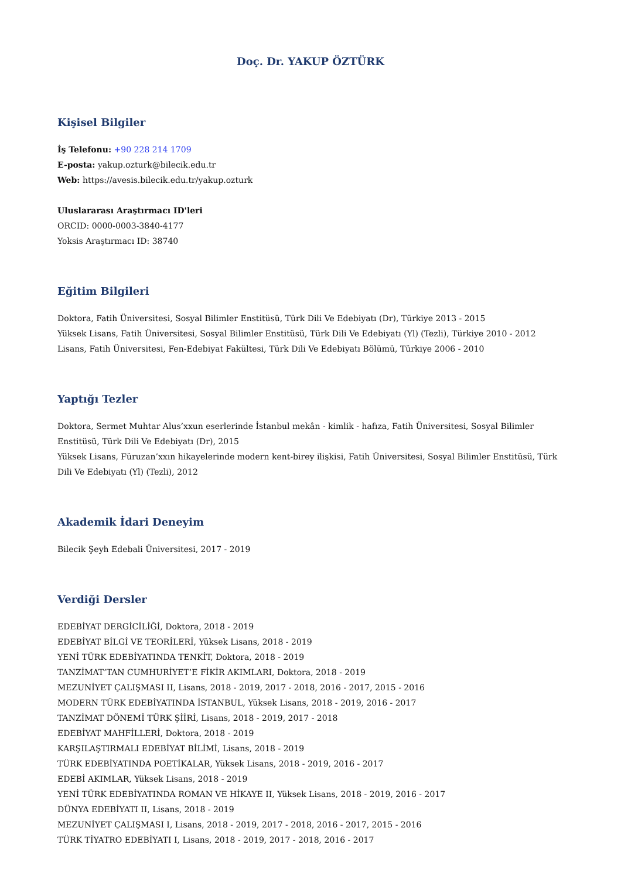Doç. Dr. YAKUP ÖZTÜRK
Kişisel Bilgiler
İş Telefonu: +90 228 214 1709
E-posta: yakup.ozturk@bilecik.edu.tr
Web: https://avesis.bilecik.edu.tr/yakup.ozturk
Uluslararası Araştırmacı ID'leri
ORCID: 0000-0003-3840-4177
Yoksis Araştırmacı ID: 38740
Eğitim Bilgileri
Doktora, Fatih Üniversitesi, Sosyal Bilimler Enstitüsü, Türk Dili Ve Edebiyatı (Dr), Türkiye 2013 - 2015
Yüksek Lisans, Fatih Üniversitesi, Sosyal Bilimler Enstitüsü, Türk Dili Ve Edebiyatı (Yl) (Tezli), Türkiye 2010 - 2012
Lisans, Fatih Üniversitesi, Fen-Edebiyat Fakültesi, Türk Dili Ve Edebiyatı Bölümü, Türkiye 2006 - 2010
Yaptığı Tezler
Doktora, Sermet Muhtar Alus’xxun eserlerinde İstanbul mekân - kimlik - hafıza, Fatih Üniversitesi, Sosyal Bilimler Enstitüsü, Türk Dili Ve Edebiyatı (Dr), 2015
Yüksek Lisans, Füruzan’xxın hikayelerinde modern kent-birey ilişkisi, Fatih Üniversitesi, Sosyal Bilimler Enstitüsü, Türk Dili Ve Edebiyatı (Yl) (Tezli), 2012
Akademik İdari Deneyim
Bilecik Şeyh Edebali Üniversitesi, 2017 - 2019
Verdiği Dersler
EDEBİYAT DERGİCİLİĞİ, Doktora, 2018 - 2019
EDEBİYAT BİLGİ VE TEORİLERİ, Yüksek Lisans, 2018 - 2019
YENİ TÜRK EDEBİYATINDA TENKİT, Doktora, 2018 - 2019
TANZİMAT’TAN CUMHURİYET’E FİKİR AKIMLARI, Doktora, 2018 - 2019
MEZUNİYET ÇALIŞMASI II, Lisans, 2018 - 2019, 2017 - 2018, 2016 - 2017, 2015 - 2016
MODERN TÜRK EDEBİYATINDA İSTANBUL, Yüksek Lisans, 2018 - 2019, 2016 - 2017
TANZİMAT DÖNEMİ TÜRK ŞİİRİ, Lisans, 2018 - 2019, 2017 - 2018
EDEBİYAT MAHFİLLERİ, Doktora, 2018 - 2019
KARŞILAŞTIRMALI EDEBİYAT BİLİMİ, Lisans, 2018 - 2019
TÜRK EDEBİYATINDA POETİKALAR, Yüksek Lisans, 2018 - 2019, 2016 - 2017
EDEBİ AKIMLAR, Yüksek Lisans, 2018 - 2019
YENİ TÜRK EDEBİYATINDA ROMAN VE HİKAYE II, Yüksek Lisans, 2018 - 2019, 2016 - 2017
DÜNYA EDEBİYATI II, Lisans, 2018 - 2019
MEZUNİYET ÇALIŞMASI I, Lisans, 2018 - 2019, 2017 - 2018, 2016 - 2017, 2015 - 2016
TÜRK TİYATRO EDEBİYATI I, Lisans, 2018 - 2019, 2017 - 2018, 2016 - 2017